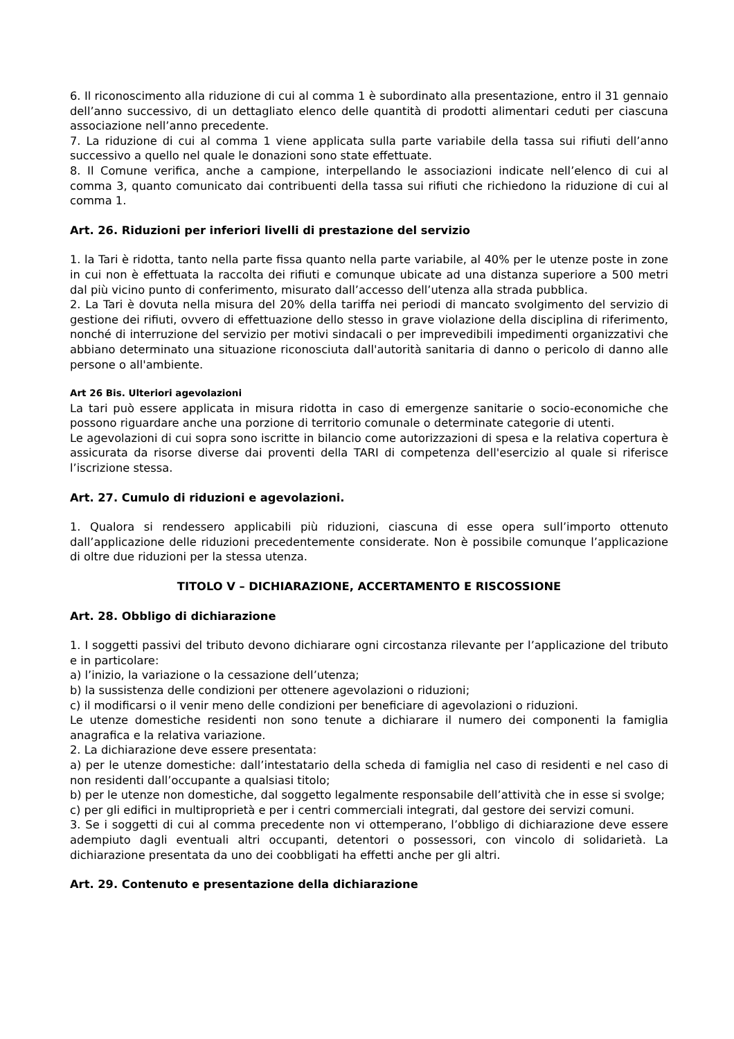6. Il riconoscimento alla riduzione di cui al comma 1 è subordinato alla presentazione, entro il 31 gennaio dell’anno successivo, di un dettagliato elenco delle quantità di prodotti alimentari ceduti per ciascuna associazione nell’anno precedente.
7. La riduzione di cui al comma 1 viene applicata sulla parte variabile della tassa sui rifiuti dell’anno successivo a quello nel quale le donazioni sono state effettuate.
8. Il Comune verifica, anche a campione, interpellando le associazioni indicate nell’elenco di cui al comma 3, quanto comunicato dai contribuenti della tassa sui rifiuti che richiedono la riduzione di cui al comma 1.
Art. 26. Riduzioni per inferiori livelli di prestazione del servizio
1. la Tari è ridotta, tanto nella parte fissa quanto nella parte variabile, al 40% per le utenze poste in zone in cui non è effettuata la raccolta dei rifiuti e comunque ubicate ad una distanza superiore a 500 metri dal più vicino punto di conferimento, misurato dall’accesso dell’utenza alla strada pubblica.
2. La Tari è dovuta nella misura del 20% della tariffa nei periodi di mancato svolgimento del servizio di gestione dei rifiuti, ovvero di effettuazione dello stesso in grave violazione della disciplina di riferimento, nonché di interruzione del servizio per motivi sindacali o per imprevedibili impedimenti organizzativi che abbiano determinato una situazione riconosciuta dall'autorità sanitaria di danno o pericolo di danno alle persone o all'ambiente.
Art 26 Bis. Ulteriori agevolazioni
La tari può essere applicata in misura ridotta in caso di emergenze sanitarie o socio-economiche che possono riguardare anche una porzione di territorio comunale o determinate categorie di utenti.
Le agevolazioni di cui sopra sono iscritte in bilancio come autorizzazioni di spesa e la relativa copertura è assicurata da risorse diverse dai proventi della TARI di competenza dell'esercizio al quale si riferisce l’iscrizione stessa.
Art. 27. Cumulo di riduzioni e agevolazioni.
1. Qualora si rendessero applicabili più riduzioni, ciascuna di esse opera sull’importo ottenuto dall’applicazione delle riduzioni precedentemente considerate. Non è possibile comunque l’applicazione di oltre due riduzioni per la stessa utenza.
TITOLO V – DICHIARAZIONE, ACCERTAMENTO E RISCOSSIONE
Art. 28. Obbligo di dichiarazione
1. I soggetti passivi del tributo devono dichiarare ogni circostanza rilevante per l’applicazione del tributo e in particolare:
a) l’inizio, la variazione o la cessazione dell’utenza;
b) la sussistenza delle condizioni per ottenere agevolazioni o riduzioni;
c) il modificarsi o il venir meno delle condizioni per beneficiare di agevolazioni o riduzioni.
Le utenze domestiche residenti non sono tenute a dichiarare il numero dei componenti la famiglia anagrafica e la relativa variazione.
2. La dichiarazione deve essere presentata:
a) per le utenze domestiche: dall’intestatario della scheda di famiglia nel caso di residenti e nel caso di non residenti dall’occupante a qualsiasi titolo;
b) per le utenze non domestiche, dal soggetto legalmente responsabile dell’attività che in esse si svolge;
c) per gli edifici in multiproprietà e per i centri commerciali integrati, dal gestore dei servizi comuni.
3. Se i soggetti di cui al comma precedente non vi ottemperano, l’obbligo di dichiarazione deve essere adempiuto dagli eventuali altri occupanti, detentori o possessori, con vincolo di solidarietà. La dichiarazione presentata da uno dei coobbligati ha effetti anche per gli altri.
Art. 29. Contenuto e presentazione della dichiarazione